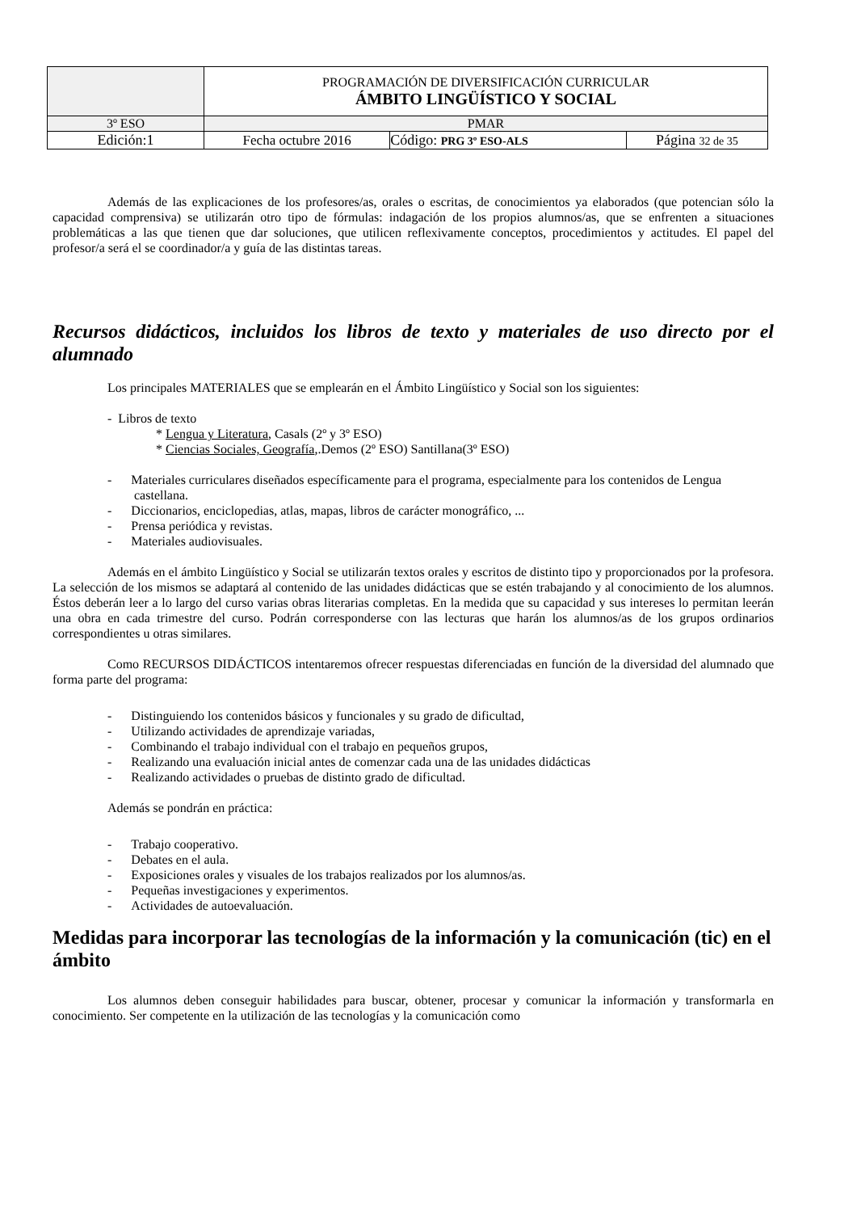| | PROGRAMACIÓN DE DIVERSIFICACIÓN CURRICULAR ÁMBITO LINGÜÍSTICO Y SOCIAL | | |
| 3º ESO | PMAR | | |
| Edición:1 | Fecha octubre 2016 | Código: PRG 3º ESO-ALS | Página 32 de 35 |
Además de las explicaciones de los profesores/as, orales o escritas, de conocimientos ya elaborados (que potencian sólo la capacidad comprensiva) se utilizarán otro tipo de fórmulas: indagación de los propios alumnos/as, que se enfrenten a situaciones problemáticas a las que tienen que dar soluciones, que utilicen reflexivamente conceptos, procedimientos y actitudes. El papel del profesor/a será el se coordinador/a y guía de las distintas tareas.
Recursos didácticos, incluidos los libros de texto y materiales de uso directo por el alumnado
Los principales MATERIALES que se emplearán en el Ámbito Lingüístico y Social son los siguientes:
- Libros de texto
* Lengua y Literatura, Casals (2º y 3º ESO)
* Ciencias Sociales, Geografía,.Demos (2º ESO) Santillana(3º ESO)
- Materiales curriculares diseñados específicamente para el programa, especialmente para los contenidos de Lengua castellana.
- Diccionarios, enciclopedias, atlas, mapas, libros de carácter monográfico, ...
- Prensa periódica y revistas.
- Materiales audiovisuales.
Además en el ámbito Lingüístico y Social se utilizarán textos orales y escritos de distinto tipo y proporcionados por la profesora. La selección de los mismos se adaptará al contenido de las unidades didácticas que se estén trabajando y al conocimiento de los alumnos. Éstos deberán leer a lo largo del curso varias obras literarias completas. En la medida que su capacidad y sus intereses lo permitan leerán una obra en cada trimestre del curso. Podrán corresponderse con las lecturas que harán los alumnos/as de los grupos ordinarios correspondientes u otras similares.
Como RECURSOS DIDÁCTICOS intentaremos ofrecer respuestas diferenciadas en función de la diversidad del alumnado que forma parte del programa:
- Distinguiendo los contenidos básicos y funcionales y su grado de dificultad,
- Utilizando actividades de aprendizaje variadas,
- Combinando el trabajo individual con el trabajo en pequeños grupos,
- Realizando una evaluación inicial antes de comenzar cada una de las unidades didácticas
- Realizando actividades o pruebas de distinto grado de dificultad.
Además se pondrán en práctica:
- Trabajo cooperativo.
- Debates en el aula.
- Exposiciones orales y visuales de los trabajos realizados por los alumnos/as.
- Pequeñas investigaciones y experimentos.
- Actividades de autoevaluación.
Medidas para incorporar las tecnologías de la información y la comunicación (tic) en el ámbito
Los alumnos deben conseguir habilidades para buscar, obtener, procesar y comunicar la información y transformarla en conocimiento. Ser competente en la utilización de las tecnologías y la comunicación como